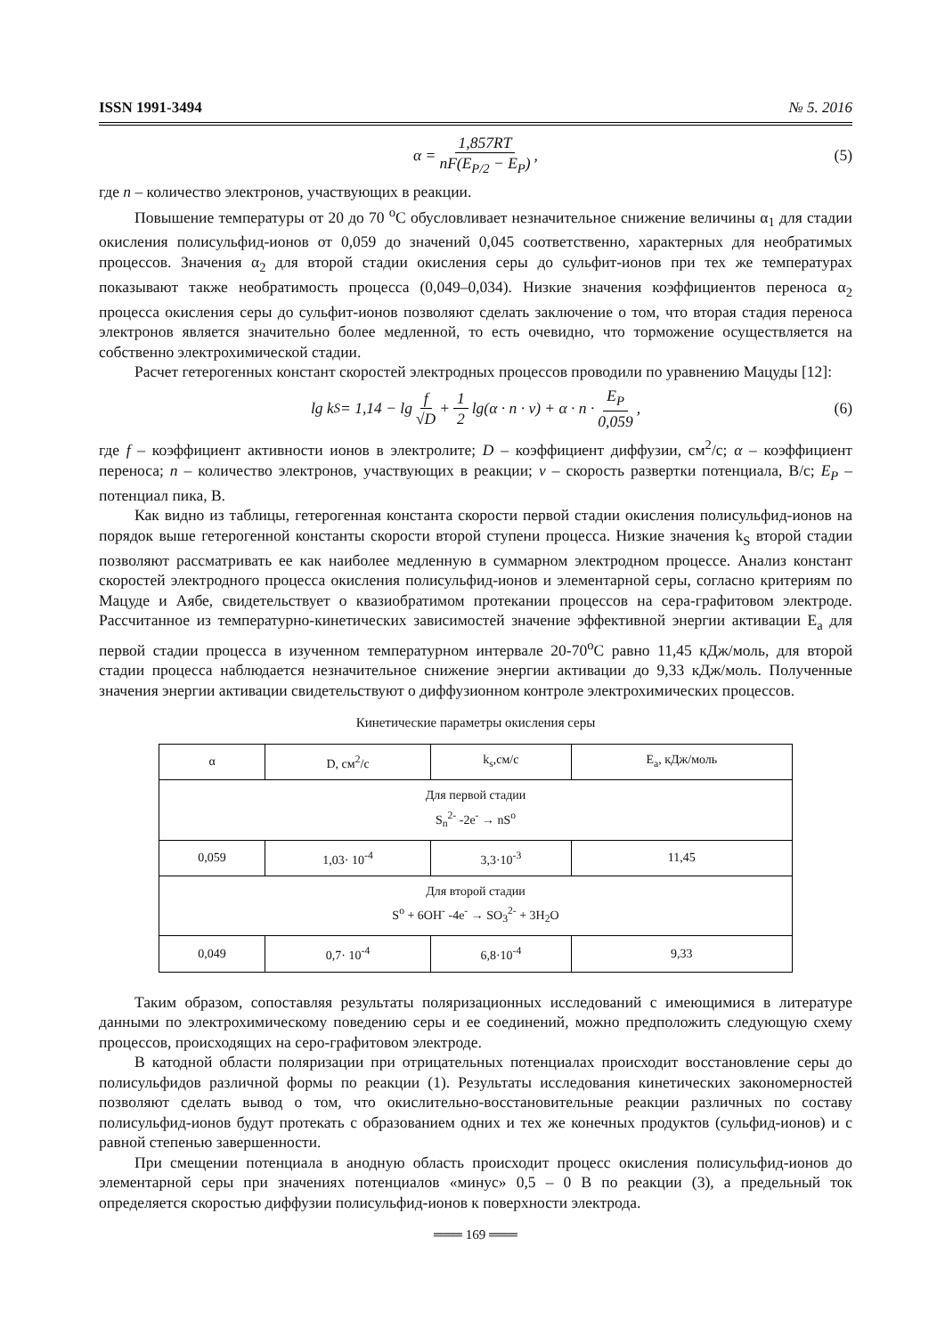ISSN 1991-3494 № 5. 2016
α = 1,857RT nF(E<sub>P/2</sub> − E<sub>P</sub>) , (5)
где n – количество электронов, участвующих в реакции.
Повышение температуры от 20 до 70 <sup>о</sup>С обусловливает незначительное снижение величины α<sub>1</sub> для стадии окисления полисульфид-ионов от 0,059 до значений 0,045 соответственно, характерных для необратимых процессов. Значения α<sub>2</sub> для второй стадии окисления серы до сульфит-ионов при тех же температурах показывают также необратимость процесса (0,049–0,034). Низкие значения коэффициентов переноса α<sub>2</sub> процесса окисления серы до сульфит-ионов позволяют сделать заключение о том, что вторая стадия переноса электронов является значительно более медленной, то есть очевидно, что торможение осуществляется на собственно электрохимической стадии.
Расчет гетерогенных констант скоростей электродных процессов проводили по уравнению Мацуды [12]:
lg k<sub>S</sub> = 1,14 − lg f √D + 1 2 lg(α · n · v) + α · n · E<sub>P</sub> 0,059 , (6)
где f – коэффициент активности ионов в электролите; D – коэффициент диффузии, см<sup>2</sup>/с; α – коэффициент переноса; n – количество электронов, участвующих в реакции; v – скорость развертки потенциала, В/с; E<sub>P</sub> – потенциал пика, В.
Как видно из таблицы, гетерогенная константа скорости первой стадии окисления полисульфид-ионов на порядок выше гетерогенной константы скорости второй ступени процесса. Низкие значения k<sub>S</sub> второй стадии позволяют рассматривать ее как наиболее медленную в суммарном электродном процессе. Анализ констант скоростей электродного процесса окисления полисульфид-ионов и элементарной серы, согласно критериям по Мацуде и Аябе, свидетельствует о квазиобратимом протекании процессов на сера-графитовом электроде. Рассчитанное из температурно-кинетических зависимостей значение эффективной энергии активации E<sub>a</sub> для первой стадии процесса в изученном температурном интервале 20-70<sup>о</sup>С равно 11,45 кДж/моль, для второй стадии процесса наблюдается незначительное снижение энергии активации до 9,33 кДж/моль. Полученные значения энергии активации свидетельствуют о диффузионном контроле электрохимических процессов.
Кинетические параметры окисления серы
| α | D, см<sup>2</sup>/с | k<sub>s</sub>,см/с | E<sub>a</sub>, кДж/моль |
| --- | --- | --- | --- |
| Для первой стадии S<sub>n</sub><sup>2-</sup> -2e<sup>-</sup> → nS<sup>o</sup> | | | |
| 0,059 | 1,03· 10<sup>-4</sup> | 3,3·10<sup>-3</sup> | 11,45 |
| Для второй стадии S<sup>o</sup> + 6OH<sup>-</sup> -4e<sup>-</sup> → SO<sub>3</sub><sup>2-</sup> + 3H<sub>2</sub>O | | | |
| 0,049 | 0,7· 10<sup>-4</sup> | 6,8·10<sup>-4</sup> | 9,33 |
Таким образом, сопоставляя результаты поляризационных исследований с имеющимися в литературе данными по электрохимическому поведению серы и ее соединений, можно предположить следующую схему процессов, происходящих на серо-графитовом электроде.
В катодной области поляризации при отрицательных потенциалах происходит восстановление серы до полисульфидов различной формы по реакции (1). Результаты исследования кинетических закономерностей позволяют сделать вывод о том, что окислительно-восстановительные реакции различных по составу полисульфид-ионов будут протекать с образованием одних и тех же конечных продуктов (сульфид-ионов) и с равной степенью завершенности.
При смещении потенциала в анодную область происходит процесс окисления полисульфид-ионов до элементарной серы при значениях потенциалов «минус» 0,5 – 0 В по реакции (3), а предельный ток определяется скоростью диффузии полисульфид-ионов к поверхности электрода.
═══ 169 ═══